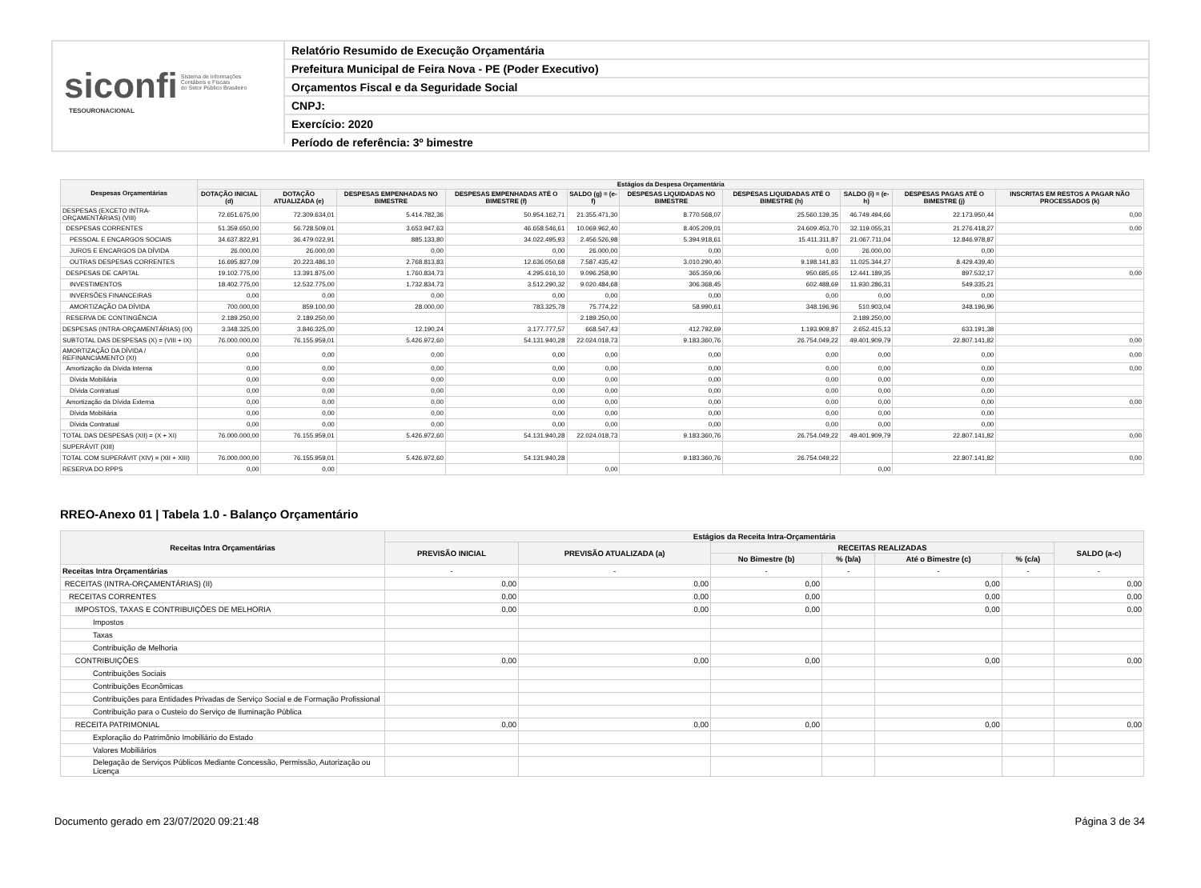siconfi Sistema de Informações
Contábeis e Fiscais
do Setor Público Brasileiro
TESOURONACIONAL
Relatório Resumido de Execução Orçamentária
Prefeitura Municipal de Feira Nova - PE (Poder Executivo)
Orçamentos Fiscal e da Seguridade Social
CNPJ:
Exercício: 2020
Período de referência: 3º bimestre
| Despesas Orçamentárias | Estágios da Despesa Orçamentária | | | | | | | | | |
| --- | --- | --- | --- | --- | --- | --- | --- | --- | --- | --- |
| | DOTAÇÃO INICIAL (d) | DOTAÇÃO ATUALIZADA (e) | DESPESAS EMPENHADAS NO BIMESTRE | DESPESAS EMPENHADAS ATÉ O BIMESTRE (f) | SALDO (g) = (e-f) | DESPESAS LIQUIDADAS NO BIMESTRE | DESPESAS LIQUIDADAS ATÉ O BIMESTRE (h) | SALDO (i) = (e-h) | DESPESAS PAGAS ATÉ O BIMESTRE (j) | INSCRITAS EM RESTOS A PAGAR NÃO PROCESSADOS (k) |
| DESPESAS (EXCETO INTRA-ORÇAMENTÁRIAS) (VIII) | 72.651.675,00 | 72.309.634,01 | 5.414.782,36 | 50.954.162,71 | 21.355.471,30 | 8.770.568,07 | 25.560.139,35 | 46.749.494,66 | 22.173.950,44 | 0,00 |
| DESPESAS CORRENTES | 51.359.650,00 | 56.728.509,01 | 3.653.947,63 | 46.658.546,61 | 10.069.962,40 | 8.405.209,01 | 24.609.453,70 | 32.119.055,31 | 21.276.418,27 | 0,00 |
| PESSOAL E ENCARGOS SOCIAIS | 34.637.822,91 | 36.479.022,91 | 885.133,80 | 34.022.495,93 | 2.456.526,98 | 5.394.918,61 | 15.411.311,87 | 21.067.711,04 | 12.846.978,87 | |
| JUROS E ENCARGOS DA DÍVIDA | 26.000,00 | 26.000,00 | 0,00 | 0,00 | 26.000,00 | 0,00 | 0,00 | 26.000,00 | 0,00 | |
| OUTRAS DESPESAS CORRENTES | 16.695.827,09 | 20.223.486,10 | 2.768.813,83 | 12.636.050,68 | 7.587.435,42 | 3.010.290,40 | 9.198.141,83 | 11.025.344,27 | 8.429.439,40 | |
| DESPESAS DE CAPITAL | 19.102.775,00 | 13.391.875,00 | 1.760.834,73 | 4.295.616,10 | 9.096.258,90 | 365.359,06 | 950.685,65 | 12.441.189,35 | 897.532,17 | 0,00 |
| INVESTIMENTOS | 18.402.775,00 | 12.532.775,00 | 1.732.834,73 | 3.512.290,32 | 9.020.484,68 | 306.368,45 | 602.488,69 | 11.930.286,31 | 549.335,21 | |
| INVERSÕES FINANCEIRAS | 0,00 | 0,00 | 0,00 | 0,00 | 0,00 | 0,00 | 0,00 | 0,00 | 0,00 | |
| AMORTIZAÇÃO DA DÍVIDA | 700.000,00 | 859.100,00 | 28.000,00 | 783.325,78 | 75.774,22 | 58.990,61 | 348.196,96 | 510.903,04 | 348.196,96 | |
| RESERVA DE CONTINGÊNCIA | 2.189.250,00 | 2.189.250,00 | | | 2.189.250,00 | | | 2.189.250,00 | | |
| DESPESAS (INTRA-ORÇAMENTÁRIAS) (IX) | 3.348.325,00 | 3.846.325,00 | 12.190,24 | 3.177.777,57 | 668.547,43 | 412.792,69 | 1.193.909,87 | 2.652.415,13 | 633.191,38 | |
| SUBTOTAL DAS DESPESAS (X) = (VIII + IX) | 76.000.000,00 | 76.155.959,01 | 5.426.972,60 | 54.131.940,28 | 22.024.018,73 | 9.183.360,76 | 26.754.049,22 | 49.401.909,79 | 22.807.141,82 | 0,00 |
| AMORTIZAÇÃO DA DÍVIDA / REFINANCIAMENTO (XI) | 0,00 | 0,00 | 0,00 | 0,00 | 0,00 | 0,00 | 0,00 | 0,00 | 0,00 | 0,00 |
| Amortização da Dívida Interna | 0,00 | 0,00 | 0,00 | 0,00 | 0,00 | 0,00 | 0,00 | 0,00 | 0,00 | 0,00 |
| Dívida Mobiliária | 0,00 | 0,00 | 0,00 | 0,00 | 0,00 | 0,00 | 0,00 | 0,00 | 0,00 | |
| Dívida Contratual | 0,00 | 0,00 | 0,00 | 0,00 | 0,00 | 0,00 | 0,00 | 0,00 | 0,00 | |
| Amortização da Dívida Externa | 0,00 | 0,00 | 0,00 | 0,00 | 0,00 | 0,00 | 0,00 | 0,00 | 0,00 | 0,00 |
| Dívida Mobiliária | 0,00 | 0,00 | 0,00 | 0,00 | 0,00 | 0,00 | 0,00 | 0,00 | 0,00 | |
| Dívida Contratual | 0,00 | 0,00 | 0,00 | 0,00 | 0,00 | 0,00 | 0,00 | 0,00 | 0,00 | |
| TOTAL DAS DESPESAS (XII) = (X + XI) | 76.000.000,00 | 76.155.959,01 | 5.426.972,60 | 54.131.940,28 | 22.024.018,73 | 9.183.360,76 | 26.754.049,22 | 49.401.909,79 | 22.807.141,82 | 0,00 |
| SUPERÁVIT (XIII) | | | | | | | | | | |
| TOTAL COM SUPERÁVIT (XIV) = (XII + XIII) | 76.000.000,00 | 76.155.959,01 | 5.426.972,60 | 54.131.940,28 | | 9.183.360,76 | 26.754.049,22 | | 22.807.141,82 | 0,00 |
| RESERVA DO RPPS | 0,00 | 0,00 | | | 0,00 | | | 0,00 | | |
RREO-Anexo 01 | Tabela 1.0 - Balanço Orçamentário
| Receitas Intra Orçamentárias | Estágios da Receita Intra-Orçamentária | | | | | | |
| --- | --- | --- | --- | --- | --- | --- | --- |
| | PREVISÃO INICIAL | PREVISÃO ATUALIZADA (a) | RECEITAS REALIZADAS | | | | SALDO (a-c) |
| | | | No Bimestre (b) | % (b/a) | Até o Bimestre (c) | % (c/a) | |
| Receitas Intra Orçamentárias | - | - | - | - | - | - | - |
| RECEITAS (INTRA-ORÇAMENTÁRIAS) (II) | 0,00 | 0,00 | 0,00 | | 0,00 | | 0,00 |
| RECEITAS CORRENTES | 0,00 | 0,00 | 0,00 | | 0,00 | | 0,00 |
| IMPOSTOS, TAXAS E CONTRIBUIÇÕES DE MELHORIA | 0,00 | 0,00 | 0,00 | | 0,00 | | 0,00 |
| Impostos | | | | | | | |
| Taxas | | | | | | | |
| Contribuição de Melhoria | | | | | | | |
| CONTRIBUIÇÕES | 0,00 | 0,00 | 0,00 | | 0,00 | | 0,00 |
| Contribuições Sociais | | | | | | | |
| Contribuições Econômicas | | | | | | | |
| Contribuições para Entidades Privadas de Serviço Social e de Formação Profissional | | | | | | | |
| Contribuição para o Custeio do Serviço de Iluminação Pública | | | | | | | |
| RECEITA PATRIMONIAL | 0,00 | 0,00 | 0,00 | | 0,00 | | 0,00 |
| Exploração do Patrimônio Imobiliário do Estado | | | | | | | |
| Valores Mobiliários | | | | | | | |
| Delegação de Serviços Públicos Mediante Concessão, Permissão, Autorização ou Licença | | | | | | | |
Documento gerado em 23/07/2020 09:21:48 Página 3 de 34